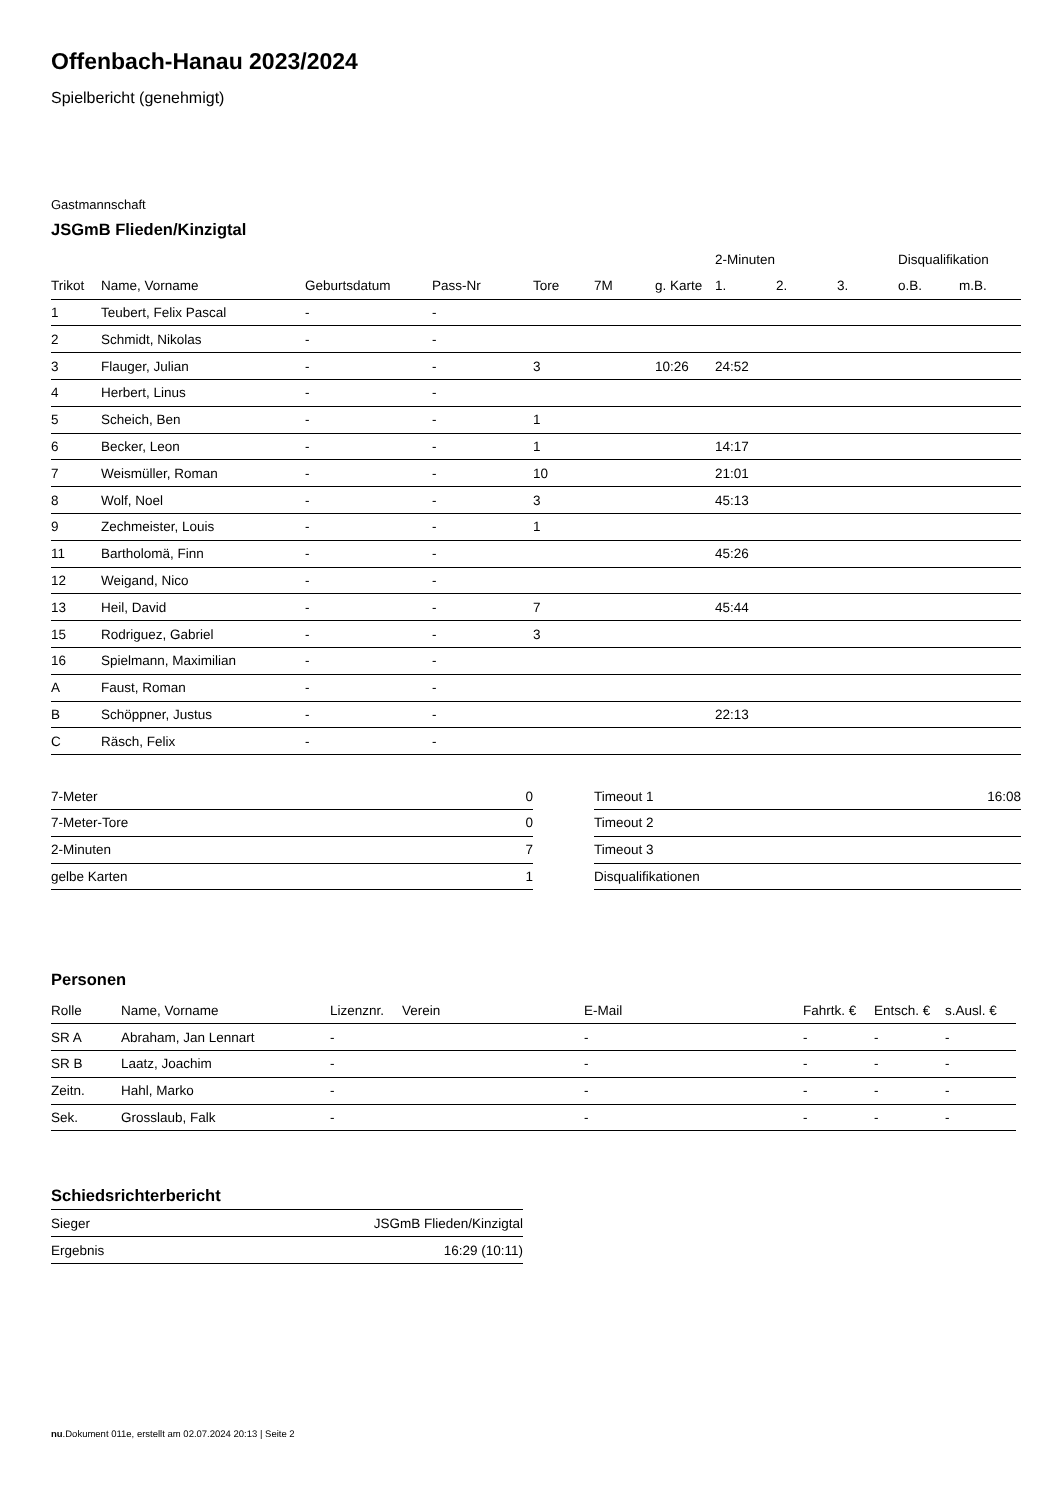Offenbach-Hanau 2023/2024
Spielbericht (genehmigt)
Gastmannschaft
JSGmB Flieden/Kinzigtal
| | | | | | | | 2-Minuten | | | Disqualifikation | |
| --- | --- | --- | --- | --- | --- | --- | --- | --- | --- | --- | --- |
| Trikot | Name, Vorname | Geburtsdatum | Pass-Nr | Tore | 7M | g. Karte | 1. | 2. | 3. | o.B. | m.B. |
| 1 | Teubert, Felix Pascal | - | - | | | | | | | | |
| 2 | Schmidt, Nikolas | - | - | | | | | | | | |
| 3 | Flauger, Julian | - | - | 3 | | 10:26 | 24:52 | | | | |
| 4 | Herbert, Linus | - | - | | | | | | | | |
| 5 | Scheich, Ben | - | - | 1 | | | | | | | |
| 6 | Becker, Leon | - | - | 1 | | | 14:17 | | | | |
| 7 | Weismüller, Roman | - | - | 10 | | | 21:01 | | | | |
| 8 | Wolf, Noel | - | - | 3 | | | 45:13 | | | | |
| 9 | Zechmeister, Louis | - | - | 1 | | | | | | | |
| 11 | Bartholomä, Finn | - | - | | | | 45:26 | | | | |
| 12 | Weigand, Nico | - | - | | | | | | | | |
| 13 | Heil, David | - | - | 7 | | | 45:44 | | | | |
| 15 | Rodriguez, Gabriel | - | - | 3 | | | | | | | |
| 16 | Spielmann, Maximilian | - | - | | | | | | | | |
| A | Faust, Roman | - | - | | | | | | | | |
| B | Schöppner, Justus | - | - | | | | 22:13 | | | | |
| C | Räsch, Felix | - | - | | | | | | | | |
| 7-Meter | 0 |
| 7-Meter-Tore | 0 |
| 2-Minuten | 7 |
| gelbe Karten | 1 |
| Timeout 1 | 16:08 |
| Timeout 2 | |
| Timeout 3 | |
| Disqualifikationen | |
Personen
| Rolle | Name, Vorname | Lizenznr. | Verein | E-Mail | Fahrtk. € | Entsch. € | s.Ausl. € |
| --- | --- | --- | --- | --- | --- | --- | --- |
| SR A | Abraham, Jan Lennart | - | | - | - | - | - |
| SR B | Laatz, Joachim | - | | - | - | - | - |
| Zeitn. | Hahl, Marko | - | | - | - | - | - |
| Sek. | Grosslaub, Falk | - | | - | - | - | - |
Schiedsrichterbericht
| Sieger | JSGmB Flieden/Kinzigtal |
| Ergebnis | 16:29 (10:11) |
nu.Dokument 011e, erstellt am 02.07.2024 20:13 | Seite 2